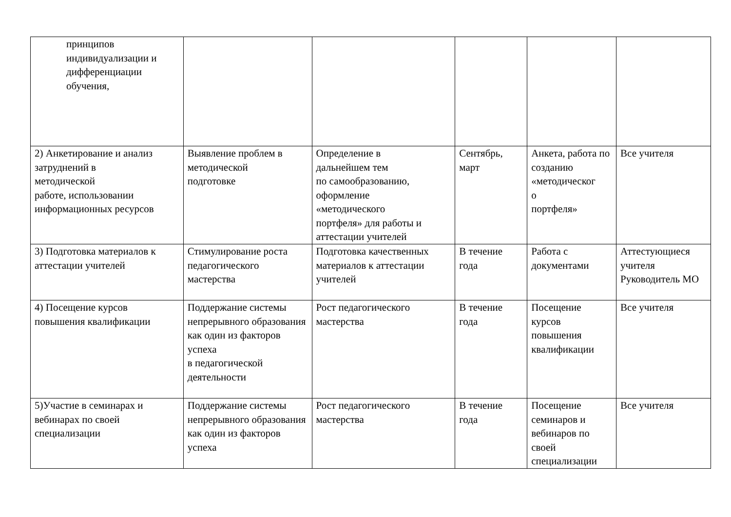| принципов индивидуализации и дифференциации обучения, | | | | | |
| 2) Анкетирование и анализ затруднений в методической работе, использовании информационных ресурсов | Выявление проблем в методической подготовке | Определение в дальнейшем тем по самообразованию, оформление «методического портфеля» для работы и аттестации учителей | Сентябрь, март | Анкета, работа по созданию «методическог о портфеля» | Все учителя |
| 3) Подготовка материалов к аттестации учителей | Стимулирование роста педагогического мастерства | Подготовка качественных материалов к аттестации учителей | В течение года | Работа с документами | Аттестующиеся учителя Руководитель МО |
| 4) Посещение курсов повышения квалификации | Поддержание системы непрерывного образования как один из факторов успеха в педагогической деятельности | Рост педагогического мастерства | В течение года | Посещение курсов повышения квалификации | Все учителя |
| 5)Участие в семинарах и вебинарах по своей специализации | Поддержание системы непрерывного образования как один из факторов успеха | Рост педагогического мастерства | В течение года | Посещение семинаров и вебинаров по своей специализации | Все учителя |